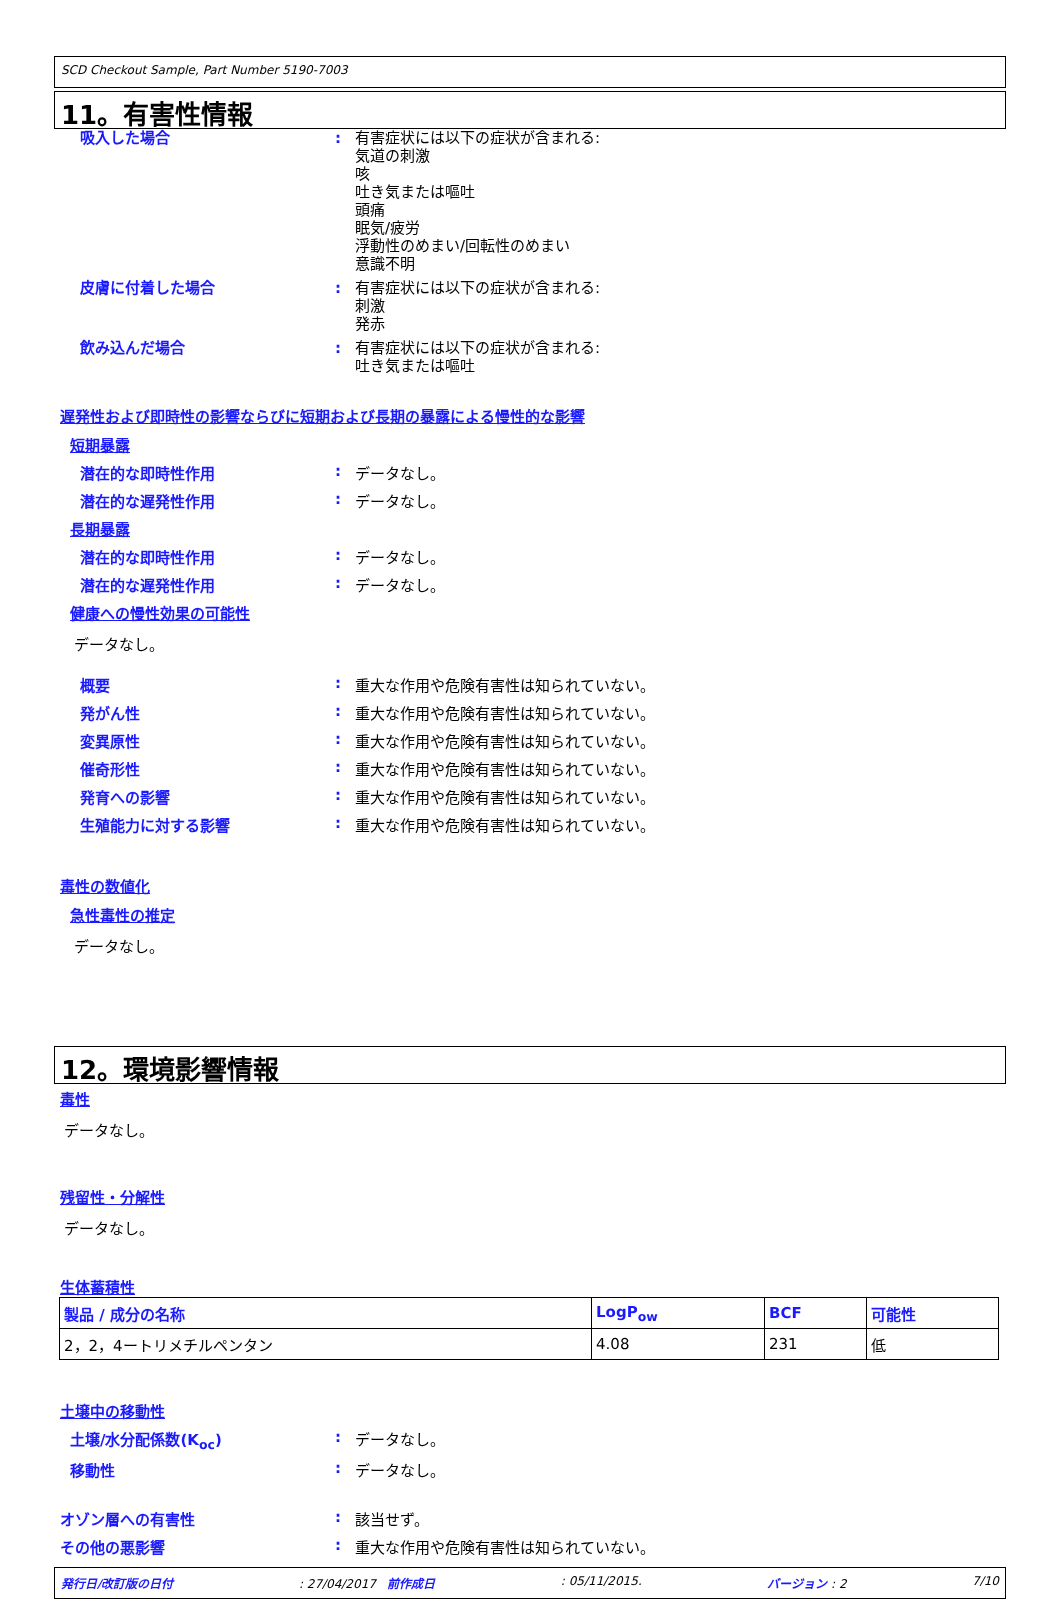SCD Checkout Sample, Part Number 5190-7003
11。有害性情報
吸入した場合 : 有害症状には以下の症状が含まれる:
気道の刺激
咳
吐き気または嘔吐
頭痛
眠気/疲労
浮動性のめまい/回転性のめまい
意識不明
皮膚に付着した場合 : 有害症状には以下の症状が含まれる:
刺激
発赤
飲み込んだ場合 : 有害症状には以下の症状が含まれる:
吐き気または嘔吐
遅発性および即時性の影響ならびに短期および長期の暴露による慢性的な影響
短期暴露
潜在的な即時性作用 : データなし。
潜在的な遅発性作用 : データなし。
長期暴露
潜在的な即時性作用 : データなし。
潜在的な遅発性作用 : データなし。
健康への慢性効果の可能性
データなし。
概要 : 重大な作用や危険有害性は知られていない。
発がん性 : 重大な作用や危険有害性は知られていない。
変異原性 : 重大な作用や危険有害性は知られていない。
催奇形性 : 重大な作用や危険有害性は知られていない。
発育への影響 : 重大な作用や危険有害性は知られていない。
生殖能力に対する影響 : 重大な作用や危険有害性は知られていない。
毒性の数値化
急性毒性の推定
データなし。
12。環境影響情報
毒性
データなし。
残留性・分解性
データなし。
生体蓄積性
| 製品 / 成分の名称 | LogP<sub>ow</sub> | BCF | 可能性 |
| --- | --- | --- | --- |
| 2，2，4ートリメチルペンタン | 4.08 | 231 | 低 |
土壌中の移動性
土壌/水分配係数(K<sub>oc</sub>) : データなし。
移動性 : データなし。
オゾン層への有害性 : 該当せず。
その他の悪影響 : 重大な作用や危険有害性は知られていない。
発行日/改訂版の日付: 27/04/2017 前作成日: 05/11/2015. バージョン : 2 7/10